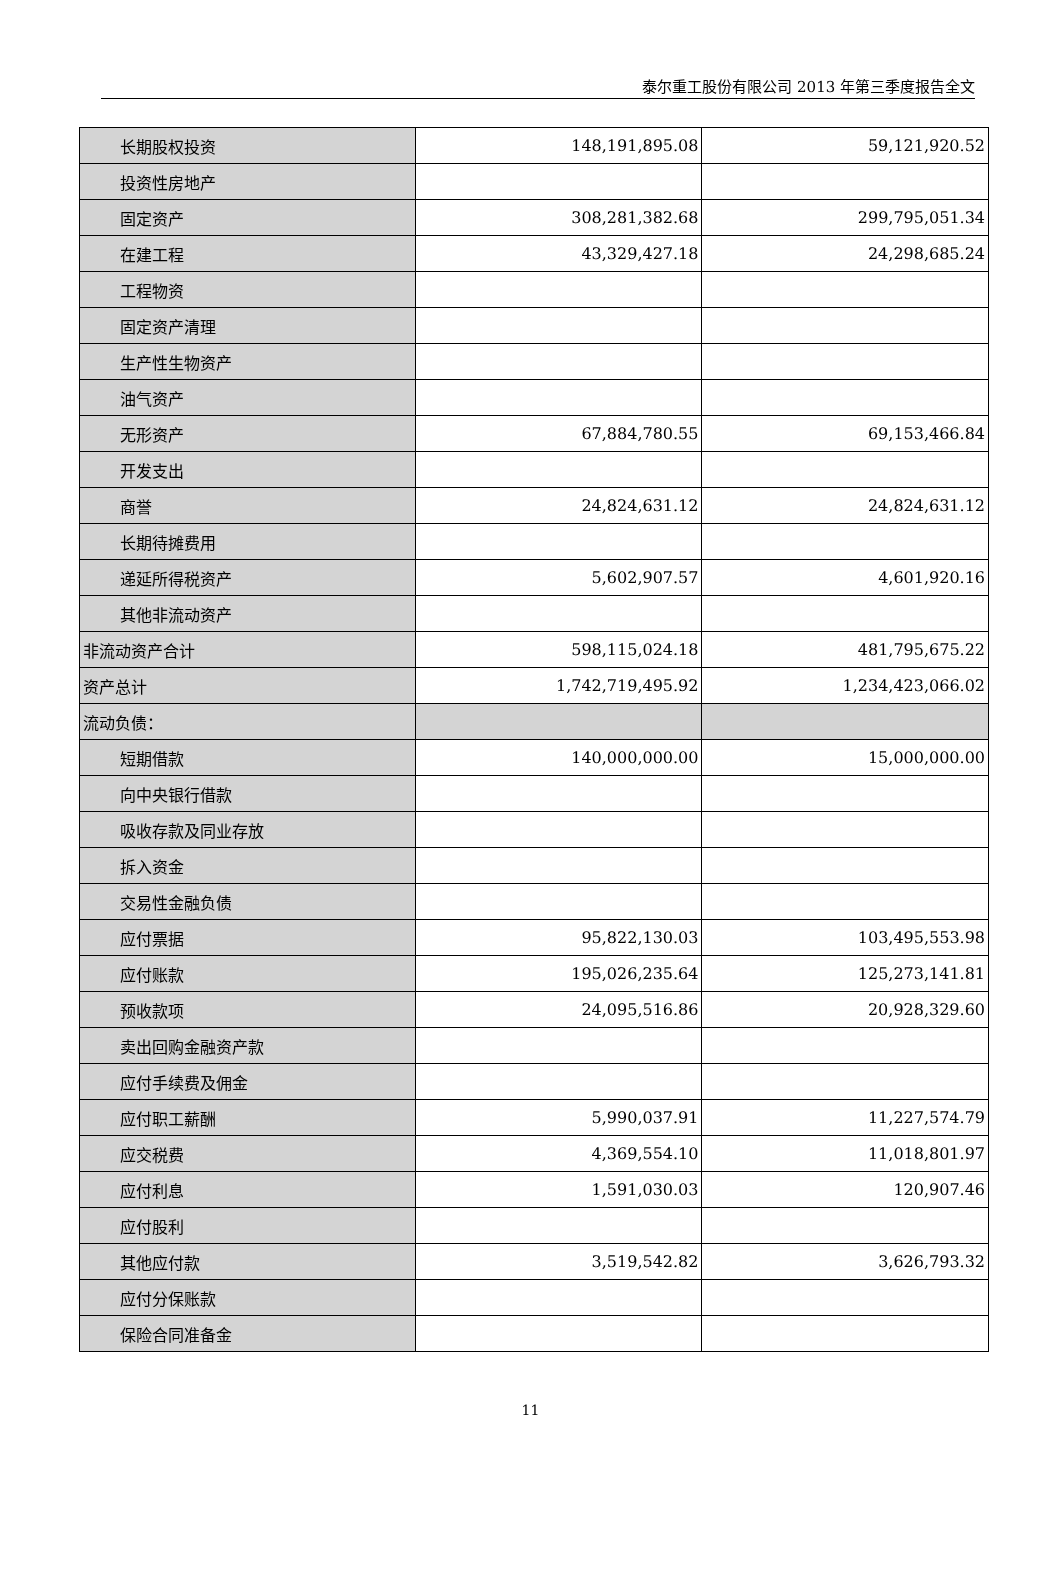泰尔重工股份有限公司 2013 年第三季度报告全文
| 长期股权投资 | 148,191,895.08 | 59,121,920.52 |
| 投资性房地产 | | |
| 固定资产 | 308,281,382.68 | 299,795,051.34 |
| 在建工程 | 43,329,427.18 | 24,298,685.24 |
| 工程物资 | | |
| 固定资产清理 | | |
| 生产性生物资产 | | |
| 油气资产 | | |
| 无形资产 | 67,884,780.55 | 69,153,466.84 |
| 开发支出 | | |
| 商誉 | 24,824,631.12 | 24,824,631.12 |
| 长期待摊费用 | | |
| 递延所得税资产 | 5,602,907.57 | 4,601,920.16 |
| 其他非流动资产 | | |
| 非流动资产合计 | 598,115,024.18 | 481,795,675.22 |
| 资产总计 | 1,742,719,495.92 | 1,234,423,066.02 |
| 流动负债： | | |
| 短期借款 | 140,000,000.00 | 15,000,000.00 |
| 向中央银行借款 | | |
| 吸收存款及同业存放 | | |
| 拆入资金 | | |
| 交易性金融负债 | | |
| 应付票据 | 95,822,130.03 | 103,495,553.98 |
| 应付账款 | 195,026,235.64 | 125,273,141.81 |
| 预收款项 | 24,095,516.86 | 20,928,329.60 |
| 卖出回购金融资产款 | | |
| 应付手续费及佣金 | | |
| 应付职工薪酬 | 5,990,037.91 | 11,227,574.79 |
| 应交税费 | 4,369,554.10 | 11,018,801.97 |
| 应付利息 | 1,591,030.03 | 120,907.46 |
| 应付股利 | | |
| 其他应付款 | 3,519,542.82 | 3,626,793.32 |
| 应付分保账款 | | |
| 保险合同准备金 | | |
11